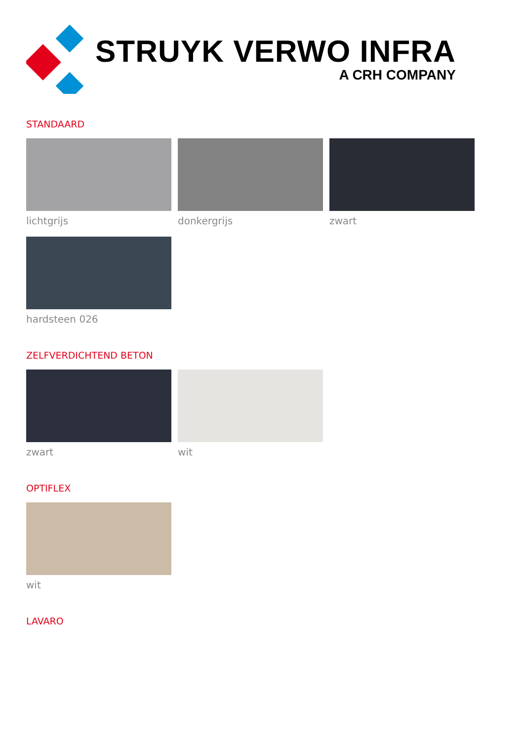STRUYK VERWO INFRA
A CRH COMPANY
STANDAARD
lichtgrijs donkergrijs zwart
hardsteen 026
ZELFVERDICHTEND BETON
zwart wit
OPTIFLEX
wit
LAVARO